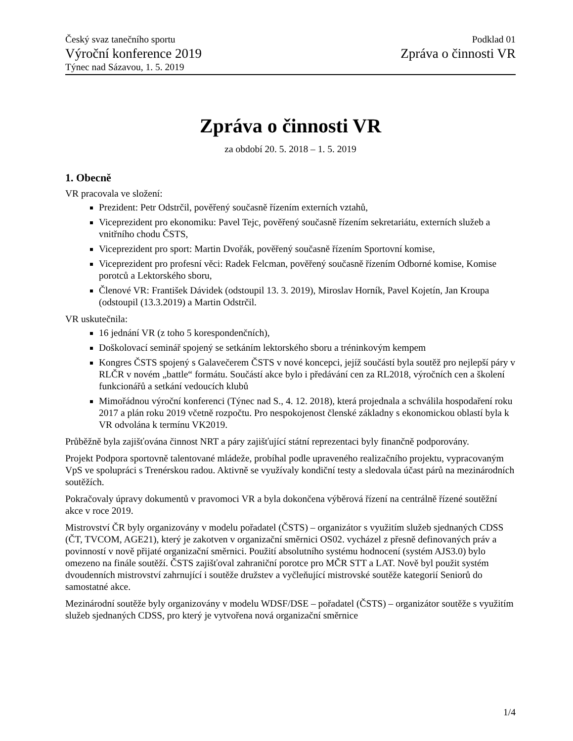Český svaz tanečního sportu
Výroční konference 2019
Týnec nad Sázavou, 1. 5. 2019
Podklad 01
Zpráva o činnosti VR
Zpráva o činnosti VR
za období 20. 5. 2018 – 1. 5. 2019
1. Obecně
VR pracovala ve složení:
Prezident: Petr Odstrčil, pověřený současně řízením externích vztahů,
Viceprezident pro ekonomiku: Pavel Tejc, pověřený současně řízením sekretariátu, externích služeb a vnitřního chodu ČSTS,
Viceprezident pro sport: Martin Dvořák, pověřený současně řízením Sportovní komise,
Viceprezident pro profesní věci: Radek Felcman, pověřený současně řízením Odborné komise, Komise porotců a Lektorského sboru,
Členové VR: František Dávidek (odstoupil 13. 3. 2019), Miroslav Horník, Pavel Kojetín, Jan Kroupa (odstoupil (13.3.2019) a Martin Odstrčil.
VR uskutečnila:
16 jednání VR (z toho 5 korespondenčních),
Doškolovací seminář spojený se setkáním lektorského sboru a tréninkovým kempem
Kongres ČSTS spojený s Galavečerem ČSTS v nové koncepci, jejíž součástí byla soutěž pro nejlepší páry v RLČR v novém „battle“ formátu. Součástí akce bylo i předávání cen za RL2018, výročních cen a školení funkcionářů a setkání vedoucích klubů
Mimořádnou výroční konferenci (Týnec nad S., 4. 12. 2018), která projednala a schválila hospodaření roku 2017 a plán roku 2019 včetně rozpočtu. Pro nespokojenost členské základny s ekonomickou oblastí byla k VR odvolána k termínu VK2019.
Průběžně byla zajišťována činnost NRT a páry zajišťující státní reprezentaci byly finančně podporovány.
Projekt Podpora sportovně talentované mládeže, probíhal podle upraveného realizačního projektu, vypracovaným VpS ve spolupráci s Trenérskou radou. Aktivně se využívaly kondiční testy a sledovala účast párů na mezinárodních soutěžích.
Pokračovaly úpravy dokumentů v pravomoci VR a byla dokončena výběrová řízení na centrálně řízené soutěžní akce v roce 2019.
Mistrovství ČR byly organizovány v modelu pořadatel (ČSTS) – organizátor s využitím služeb sjednaných CDSS (ČT, TVCOM, AGE21), který je zakotven v organizační směrnici OS02. vycházel z přesně definovaných práv a povinností v nově přijaté organizační směrnici. Použití absolutního systému hodnocení (systém AJS3.0) bylo omezeno na finále soutěží. ČSTS zajišťoval zahraniční porotce pro MČR STT a LAT. Nově byl použit systém dvoudenních mistrovství zahrnující i soutěže družstev a vyčleňující mistrovské soutěže kategorií Seniorů do samostatné akce.
Mezinárodní soutěže byly organizovány v modelu WDSF/DSE – pořadatel (ČSTS) – organizátor soutěže s využitím služeb sjednaných CDSS, pro který je vytvořena nová organizační směrnice
1/4